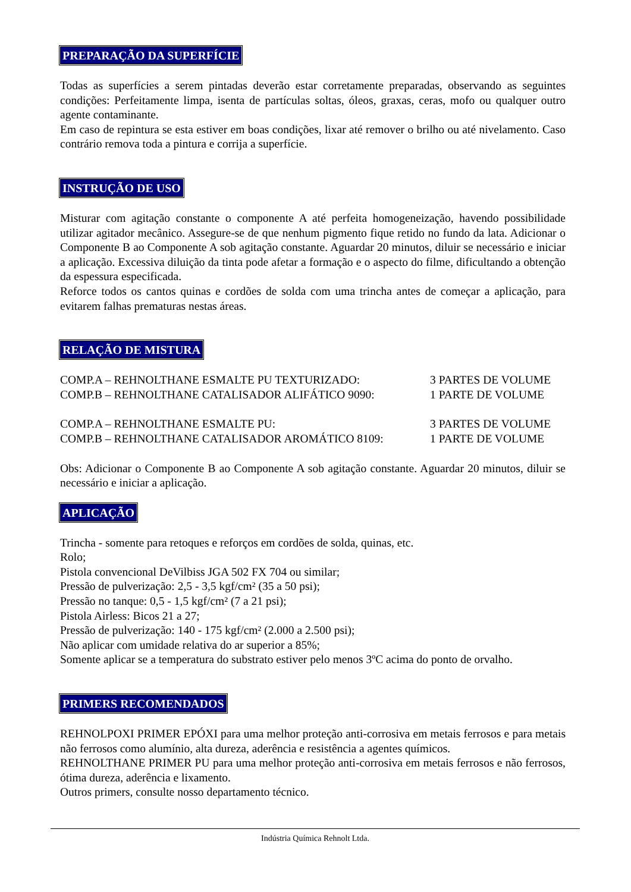PREPARAÇÃO DA SUPERFÍCIE
Todas as superfícies a serem pintadas deverão estar corretamente preparadas, observando as seguintes condições: Perfeitamente limpa, isenta de partículas soltas, óleos, graxas, ceras, mofo ou qualquer outro agente contaminante.
Em caso de repintura se esta estiver em boas condições, lixar até remover o brilho ou até nivelamento. Caso contrário remova toda a pintura e corrija a superfície.
INSTRUÇÃO DE USO
Misturar com agitação constante o componente A até perfeita homogeneização, havendo possibilidade utilizar agitador mecânico. Assegure-se de que nenhum pigmento fique retido no fundo da lata. Adicionar o Componente B ao Componente A sob agitação constante. Aguardar 20 minutos, diluir se necessário e iniciar a aplicação. Excessiva diluição da tinta pode afetar a formação e o aspecto do filme, dificultando a obtenção da espessura especificada.
Reforce todos os cantos quinas e cordões de solda com uma trincha antes de começar a aplicação, para evitarem falhas prematuras nestas áreas.
RELAÇÃO DE MISTURA
COMP.A – REHNOLTHANE ESMALTE PU TEXTURIZADO: 3 PARTES DE VOLUME
COMP.B – REHNOLTHANE CATALISADOR ALIFÁTICO 9090: 1 PARTE DE VOLUME
COMP.A – REHNOLTHANE ESMALTE PU: 3 PARTES DE VOLUME
COMP.B – REHNOLTHANE CATALISADOR AROMÁTICO 8109: 1 PARTE DE VOLUME
Obs: Adicionar o Componente B ao Componente A sob agitação constante. Aguardar 20 minutos, diluir se necessário e iniciar a aplicação.
APLICAÇÃO
Trincha - somente para retoques e reforços em cordões de solda, quinas, etc.
Rolo;
Pistola convencional DeVilbiss JGA 502 FX 704 ou similar;
Pressão de pulverização: 2,5 - 3,5 kgf/cm² (35 a 50 psi);
Pressão no tanque: 0,5 - 1,5 kgf/cm² (7 a 21 psi);
Pistola Airless: Bicos 21 a 27;
Pressão de pulverização: 140 - 175 kgf/cm² (2.000 a 2.500 psi);
Não aplicar com umidade relativa do ar superior a 85%;
Somente aplicar se a temperatura do substrato estiver pelo menos 3ºC acima do ponto de orvalho.
PRIMERS RECOMENDADOS
REHNOLPOXI PRIMER EPÓXI para uma melhor proteção anti-corrosiva em metais ferrosos e para metais não ferrosos como alumínio, alta dureza, aderência e resistência a agentes químicos.
REHNOLTHANE PRIMER PU para uma melhor proteção anti-corrosiva em metais ferrosos e não ferrosos, ótima dureza, aderência e lixamento.
Outros primers, consulte nosso departamento técnico.
Indústria Química Rehnolt Ltda.